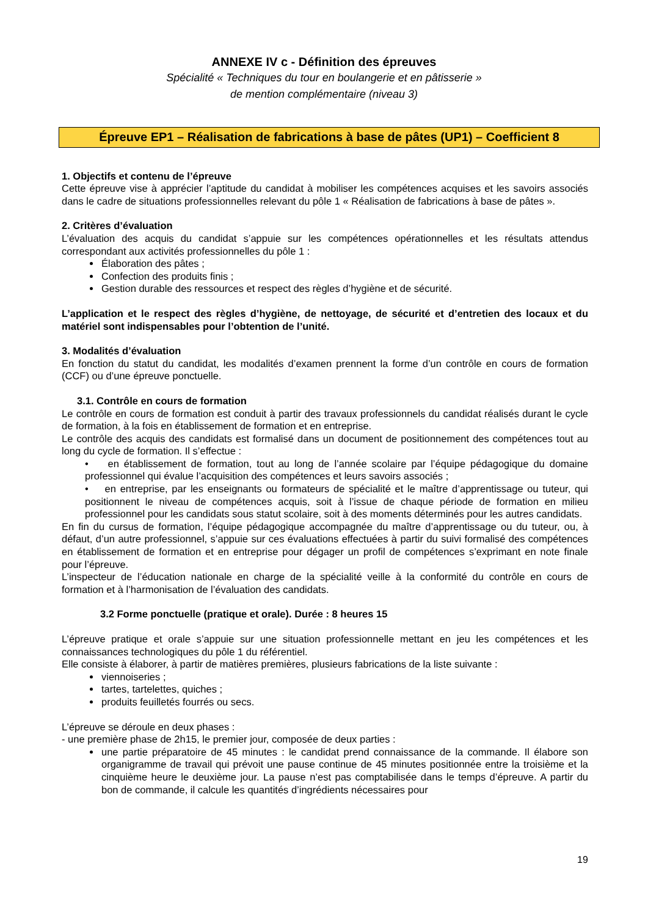ANNEXE IV c - Définition des épreuves
Spécialité « Techniques du tour en boulangerie et en pâtisserie »
de mention complémentaire (niveau 3)
Épreuve EP1 – Réalisation de fabrications à base de pâtes (UP1) – Coefficient 8
1. Objectifs et contenu de l’épreuve
Cette épreuve vise à apprécier l’aptitude du candidat à mobiliser les compétences acquises et les savoirs associés dans le cadre de situations professionnelles relevant du pôle 1 « Réalisation de fabrications à base de pâtes ».
2. Critères d’évaluation
L’évaluation des acquis du candidat s’appuie sur les compétences opérationnelles et les résultats attendus correspondant aux activités professionnelles du pôle 1 :
Élaboration des pâtes ;
Confection des produits finis ;
Gestion durable des ressources et respect des règles d’hygiène et de sécurité.
L’application et le respect des règles d’hygiène, de nettoyage, de sécurité et d’entretien des locaux et du matériel sont indispensables pour l’obtention de l’unité.
3. Modalités d’évaluation
En fonction du statut du candidat, les modalités d’examen prennent la forme d’un contrôle en cours de formation (CCF) ou d’une épreuve ponctuelle.
3.1. Contrôle en cours de formation
Le contrôle en cours de formation est conduit à partir des travaux professionnels du candidat réalisés durant le cycle de formation, à la fois en établissement de formation et en entreprise.
Le contrôle des acquis des candidats est formalisé dans un document de positionnement des compétences tout au long du cycle de formation. Il s’effectue :
• en établissement de formation, tout au long de l’année scolaire par l’équipe pédagogique du domaine professionnel qui évalue l’acquisition des compétences et leurs savoirs associés ;
• en entreprise, par les enseignants ou formateurs de spécialité et le maître d’apprentissage ou tuteur, qui positionnent le niveau de compétences acquis, soit à l’issue de chaque période de formation en milieu professionnel pour les candidats sous statut scolaire, soit à des moments déterminés pour les autres candidats.
En fin du cursus de formation, l’équipe pédagogique accompagnée du maître d’apprentissage ou du tuteur, ou, à défaut, d’un autre professionnel, s’appuie sur ces évaluations effectuées à partir du suivi formalisé des compétences en établissement de formation et en entreprise pour dégager un profil de compétences s’exprimant en note finale pour l’épreuve.
L’inspecteur de l’éducation nationale en charge de la spécialité veille à la conformité du contrôle en cours de formation et à l’harmonisation de l’évaluation des candidats.
3.2 Forme ponctuelle (pratique et orale). Durée : 8 heures 15
L’épreuve pratique et orale s’appuie sur une situation professionnelle mettant en jeu les compétences et les connaissances technologiques du pôle 1 du référentiel.
Elle consiste à élaborer, à partir de matières premières, plusieurs fabrications de la liste suivante :
viennoiseries ;
tartes, tartelettes, quiches ;
produits feuilletés fourrés ou secs.
L’épreuve se déroule en deux phases :
- une première phase de 2h15, le premier jour, composée de deux parties :
une partie préparatoire de 45 minutes : le candidat prend connaissance de la commande. Il élabore son organigramme de travail qui prévoit une pause continue de 45 minutes positionnée entre la troisième et la cinquième heure le deuxième jour. La pause n’est pas comptabilisée dans le temps d’épreuve. A partir du bon de commande, il calcule les quantités d’ingrédients nécessaires pour
19